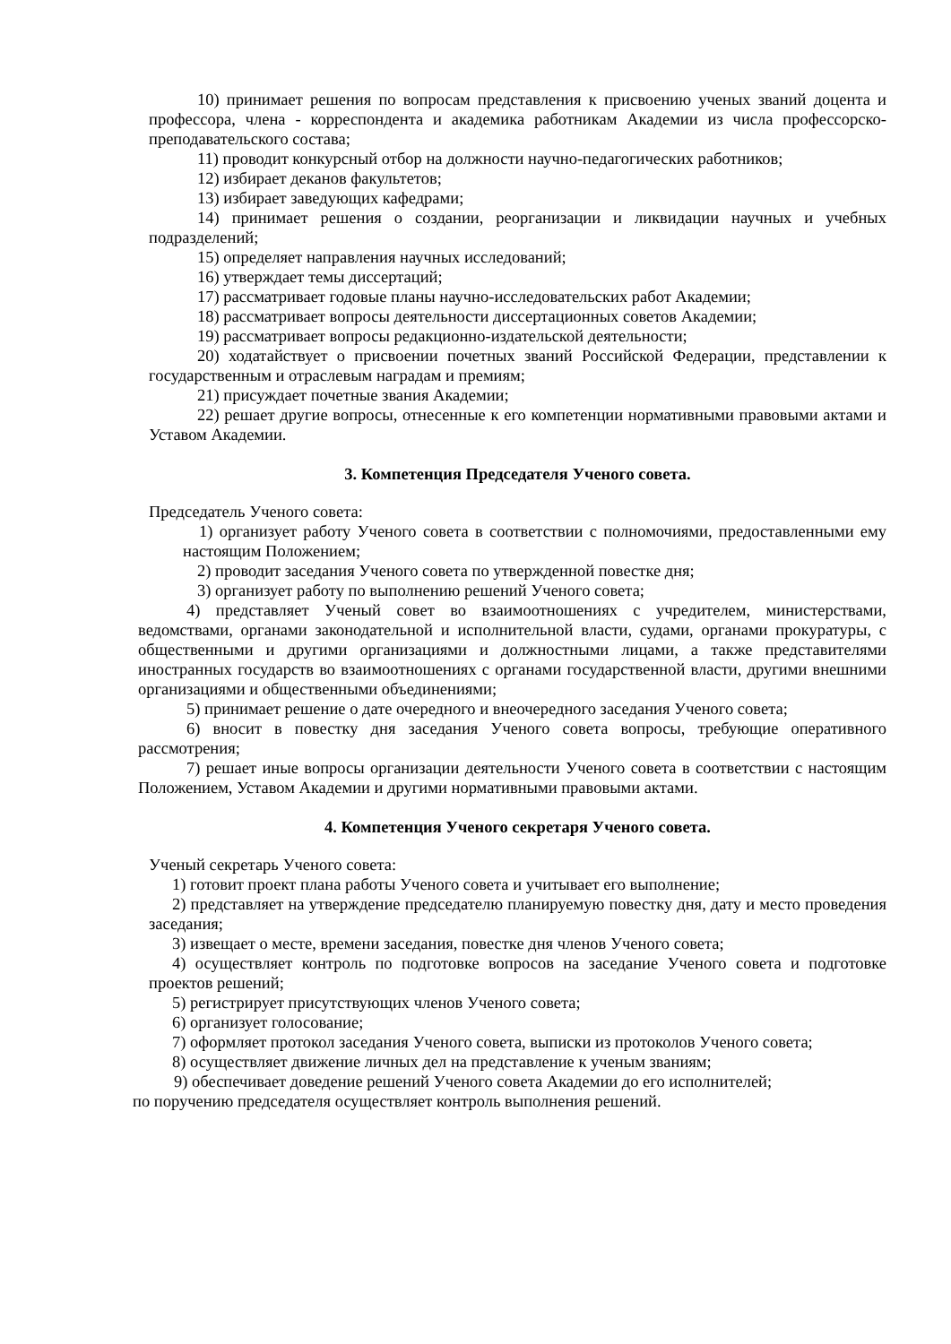10) принимает решения по вопросам представления к присвоению ученых званий доцента и профессора, члена - корреспондента и академика работникам Академии из числа профессорско-преподавательского состава;
11) проводит конкурсный отбор на должности научно-педагогических работников;
12) избирает деканов факультетов;
13) избирает заведующих кафедрами;
14) принимает решения о создании, реорганизации и ликвидации научных и учебных подразделений;
15) определяет направления научных исследований;
16) утверждает темы диссертаций;
17) рассматривает годовые планы научно-исследовательских работ Академии;
18) рассматривает вопросы деятельности диссертационных советов Академии;
19) рассматривает вопросы редакционно-издательской деятельности;
20) ходатайствует о присвоении почетных званий Российской Федерации, представлении к государственным и отраслевым наградам и премиям;
21) присуждает почетные звания Академии;
22) решает другие вопросы, отнесенные к его компетенции нормативными правовыми актами и Уставом Академии.
3. Компетенция Председателя Ученого совета.
Председатель Ученого совета:
1) организует работу Ученого совета в соответствии с полномочиями, предоставленными ему настоящим Положением;
2) проводит заседания Ученого совета по утвержденной повестке дня;
3) организует работу по выполнению решений Ученого совета;
4) представляет Ученый совет во взаимоотношениях с учредителем, министерствами, ведомствами, органами законодательной и исполнительной власти, судами, органами прокуратуры, с общественными и другими организациями и должностными лицами, а также представителями иностранных государств во взаимоотношениях с органами государственной власти, другими внешними организациями и общественными объединениями;
5) принимает решение о дате очередного и внеочередного заседания Ученого совета;
6) вносит в повестку дня заседания Ученого совета вопросы, требующие оперативного рассмотрения;
7) решает иные вопросы организации деятельности Ученого совета в соответствии с настоящим Положением, Уставом Академии и другими нормативными правовыми актами.
4. Компетенция Ученого секретаря Ученого совета.
Ученый секретарь Ученого совета:
1) готовит проект плана работы Ученого совета и учитывает его выполнение;
2) представляет на утверждение председателю планируемую повестку дня, дату и место проведения заседания;
3) извещает о месте, времени заседания, повестке дня членов Ученого совета;
4) осуществляет контроль по подготовке вопросов на заседание Ученого совета и подготовке проектов решений;
5) регистрирует присутствующих членов Ученого совета;
6) организует голосование;
7) оформляет протокол заседания Ученого совета, выписки из протоколов Ученого совета;
8) осуществляет движение личных дел на представление к ученым званиям;
9) обеспечивает доведение решений Ученого совета Академии до его исполнителей;
по поручению председателя осуществляет контроль выполнения решений.